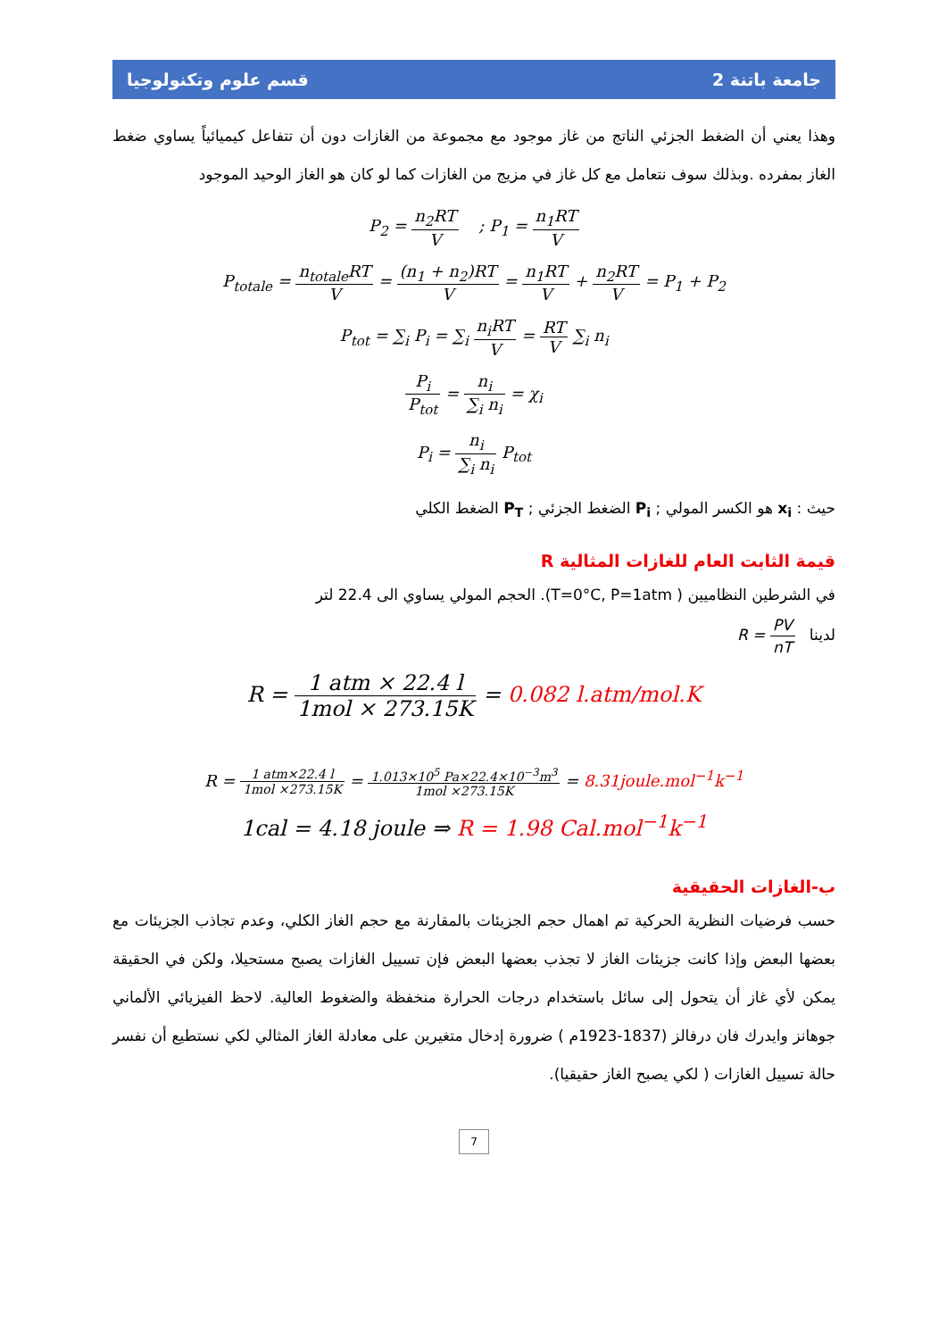جامعة باتنة 2 قسم علوم وتكنولوجيا
وهذا يعني أن الضغط الجزئي الناتج من غاز موجود مع مجموعة من الغازات دون أن تتفاعل كيميائياً يساوي ضغط الغاز بمفرده .وبذلك سوف نتعامل مع كل غاز في مزيج من الغازات كما لو كان هو الغاز الوحيد الموجود
P<sub>2</sub> = n<sub>2</sub>RT V ; P<sub>1</sub> = n<sub>1</sub>RT V
P<sub>totale</sub> = n<sub>totale</sub>RT V = (n<sub>1</sub> + n<sub>2</sub>)RT V = n<sub>1</sub>RT V + n<sub>2</sub>RT V = P<sub>1</sub> + P<sub>2</sub>
P<sub>tot</sub> = ∑<sub>i</sub> P<sub>i</sub> = ∑<sub>i</sub> n<sub>i</sub>RT V = RT V ∑<sub>i</sub> n<sub>i</sub>
P<sub>i</sub> P<sub>tot</sub> = n<sub>i</sub> ∑<sub>i</sub> n<sub>i</sub> = χ<sub>i</sub>
P<sub>i</sub> = n<sub>i</sub> ∑<sub>i</sub> n<sub>i</sub> P<sub>tot</sub>
حيث : x<sub>i</sub> هو الكسر المولي ; P<sub>i</sub> الضغط الجزئي ; P<sub>T</sub> الضغط الكلي
قيمة الثابت العام للغازات المثالية R
في الشرطين النظاميين ( T=0°C, P=1atm). الحجم المولي يساوي الى 22.4 لتر
لدينا R = PV nT
R = 1 atm × 22.4 l 1mol × 273.15K = 0.082 l.atm/mol.K
R = 1 atm×22.4 l 1mol ×273.15K = 1.013×10<sup>5</sup> Pa×22.4×10<sup>−3</sup>m<sup>3</sup> 1mol ×273.15K = 8.31joule.mol<sup>−1</sup>k<sup>−1</sup>
1cal = 4.18 joule ⇒ R = 1.98 Cal.mol<sup>−1</sup>k<sup>−1</sup>
ب-الغازات الحقيقية
حسب فرضيات النظرية الحركية تم اهمال حجم الجزيئات بالمقارنة مع حجم الغاز الكلي، وعدم تجاذب الجزيئات مع بعضها البعض وإذا كانت جزيئات الغاز لا تجذب بعضها البعض فإن تسييل الغازات يصبح مستحيلا، ولكن في الحقيقة يمكن لأي غاز أن يتحول إلى سائل باستخدام درجات الحرارة منخفظة والضغوط العالية. لاحظ الفيزيائي الألماني جوهانز وايدرك فان درفالز (1837-1923م ) ضرورة إدخال متغيرين على معادلة الغاز المثالي لكي نستطيع أن نفسر حالة تسييل الغازات ( لكي يصبح الغاز حقيقيا).
7